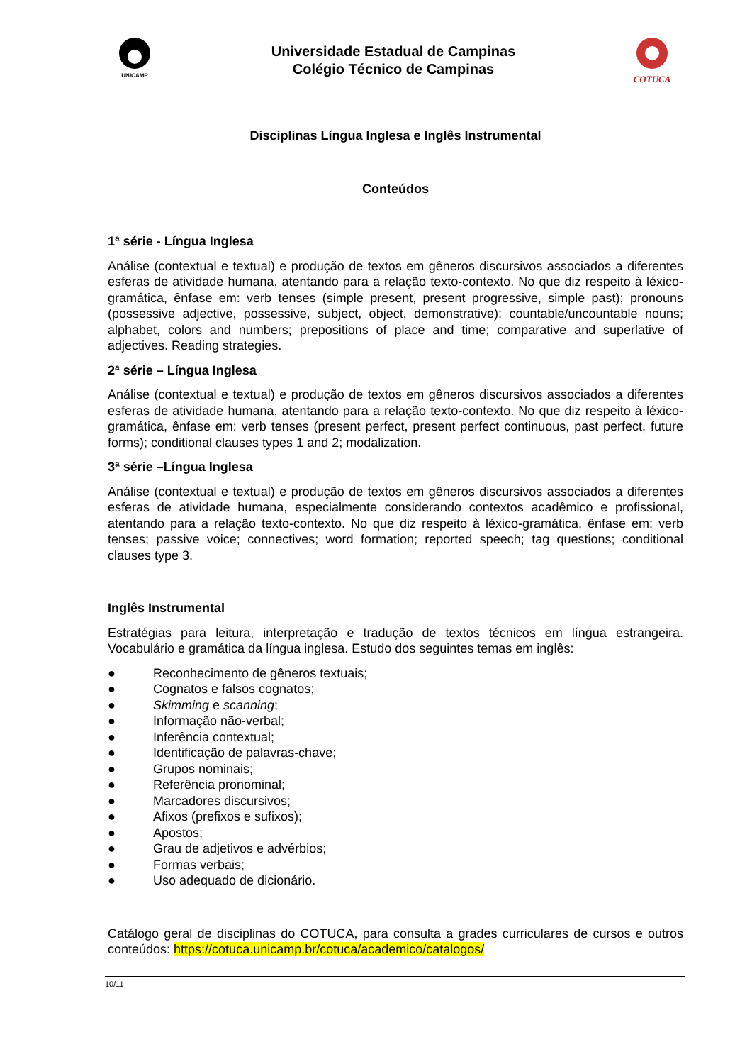UNICAMP
Universidade Estadual de Campinas
Colégio Técnico de Campinas
COTUCA
Disciplinas Língua Inglesa e Inglês Instrumental
Conteúdos
1ª série - Língua Inglesa
Análise (contextual e textual) e produção de textos em gêneros discursivos associados a diferentes esferas de atividade humana, atentando para a relação texto-contexto. No que diz respeito à léxico-gramática, ênfase em: verb tenses (simple present, present progressive, simple past); pronouns (possessive adjective, possessive, subject, object, demonstrative); countable/uncountable nouns; alphabet, colors and numbers; prepositions of place and time; comparative and superlative of adjectives. Reading strategies.
2ª série – Língua Inglesa
Análise (contextual e textual) e produção de textos em gêneros discursivos associados a diferentes esferas de atividade humana, atentando para a relação texto-contexto. No que diz respeito à léxico-gramática, ênfase em: verb tenses (present perfect, present perfect continuous, past perfect, future forms); conditional clauses types 1 and 2; modalization.
3ª série –Língua Inglesa
Análise (contextual e textual) e produção de textos em gêneros discursivos associados a diferentes esferas de atividade humana, especialmente considerando contextos acadêmico e profissional, atentando para a relação texto-contexto. No que diz respeito à léxico-gramática, ênfase em: verb tenses; passive voice; connectives; word formation; reported speech; tag questions; conditional clauses type 3.
Inglês Instrumental
Estratégias para leitura, interpretação e tradução de textos técnicos em língua estrangeira. Vocabulário e gramática da língua inglesa. Estudo dos seguintes temas em inglês:
● Reconhecimento de gêneros textuais;
● Cognatos e falsos cognatos;
● Skimming e scanning;
● Informação não-verbal;
● Inferência contextual;
● Identificação de palavras-chave;
● Grupos nominais;
● Referência pronominal;
● Marcadores discursivos;
● Afixos (prefixos e sufixos);
● Apostos;
● Grau de adjetivos e advérbios;
● Formas verbais;
● Uso adequado de dicionário.
Catálogo geral de disciplinas do COTUCA, para consulta a grades curriculares de cursos e outros conteúdos: https://cotuca.unicamp.br/cotuca/academico/catalogos/
10/11